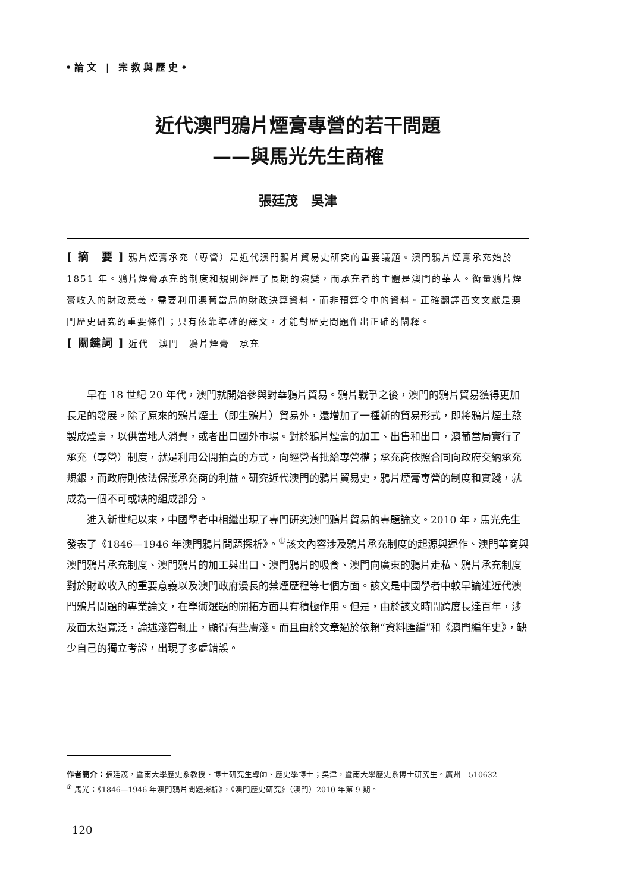•論文 | 宗教與歷史•
近代澳門鴉片煙膏專營的若干問題
——與馬光先生商榷
張廷茂　吳津
[ 摘　要 ] 鴉片煙膏承充（專營）是近代澳門鴉片貿易史研究的重要議題。澳門鴉片煙膏承充始於 1851 年。鴉片煙膏承充的制度和規則經歷了長期的演變，而承充者的主體是澳門的華人。衡量鴉片煙膏收入的財政意義，需要利用澳葡當局的財政決算資料，而非預算令中的資料。正確翻譯西文文獻是澳門歷史研究的重要條件；只有依靠準確的譯文，才能對歷史問題作出正確的闡釋。
[ 關鍵詞 ] 近代　澳門　鴉片煙膏　承充
早在 18 世紀 20 年代，澳門就開始參與對華鴉片貿易。鴉片戰爭之後，澳門的鴉片貿易獲得更加長足的發展。除了原來的鴉片煙土（即生鴉片）貿易外，還增加了一種新的貿易形式，即將鴉片煙土熬製成煙膏，以供當地人消費，或者出口國外市場。對於鴉片煙膏的加工、出售和出口，澳葡當局實行了承充（專營）制度，就是利用公開拍賣的方式，向經營者批給專營權；承充商依照合同向政府交納承充規銀，而政府則依法保護承充商的利益。研究近代澳門的鴉片貿易史，鴉片煙膏專營的制度和實踐，就成為一個不可或缺的組成部分。
進入新世紀以來，中國學者中相繼出現了專門研究澳門鴉片貿易的專題論文。2010 年，馬光先生發表了《1846—1946 年澳門鴉片問題探析》。<sup>①</sup>該文內容涉及鴉片承充制度的起源與運作、澳門華商與澳門鴉片承充制度、澳門鴉片的加工與出口、澳門鴉片的吸食、澳門向廣東的鴉片走私、鴉片承充制度對於財政收入的重要意義以及澳門政府漫長的禁煙歷程等七個方面。該文是中國學者中較早論述近代澳門鴉片問題的專業論文，在學術選題的開拓方面具有積極作用。但是，由於該文時間跨度長達百年，涉及面太過寬泛，論述淺嘗輒止，顯得有些膚淺。而且由於文章過於依賴“資料匯編”和《澳門編年史》，缺少自己的獨立考證，出現了多處錯誤。
作者簡介：張廷茂，暨南大學歷史系教授、博士研究生導師、歷史學博士；吳津，暨南大學歷史系博士研究生。廣州　510632
<sup>①</sup> 馬光：《1846—1946 年澳門鴉片問題探析》，《澳門歷史研究》（澳門）2010 年第 9 期。
120